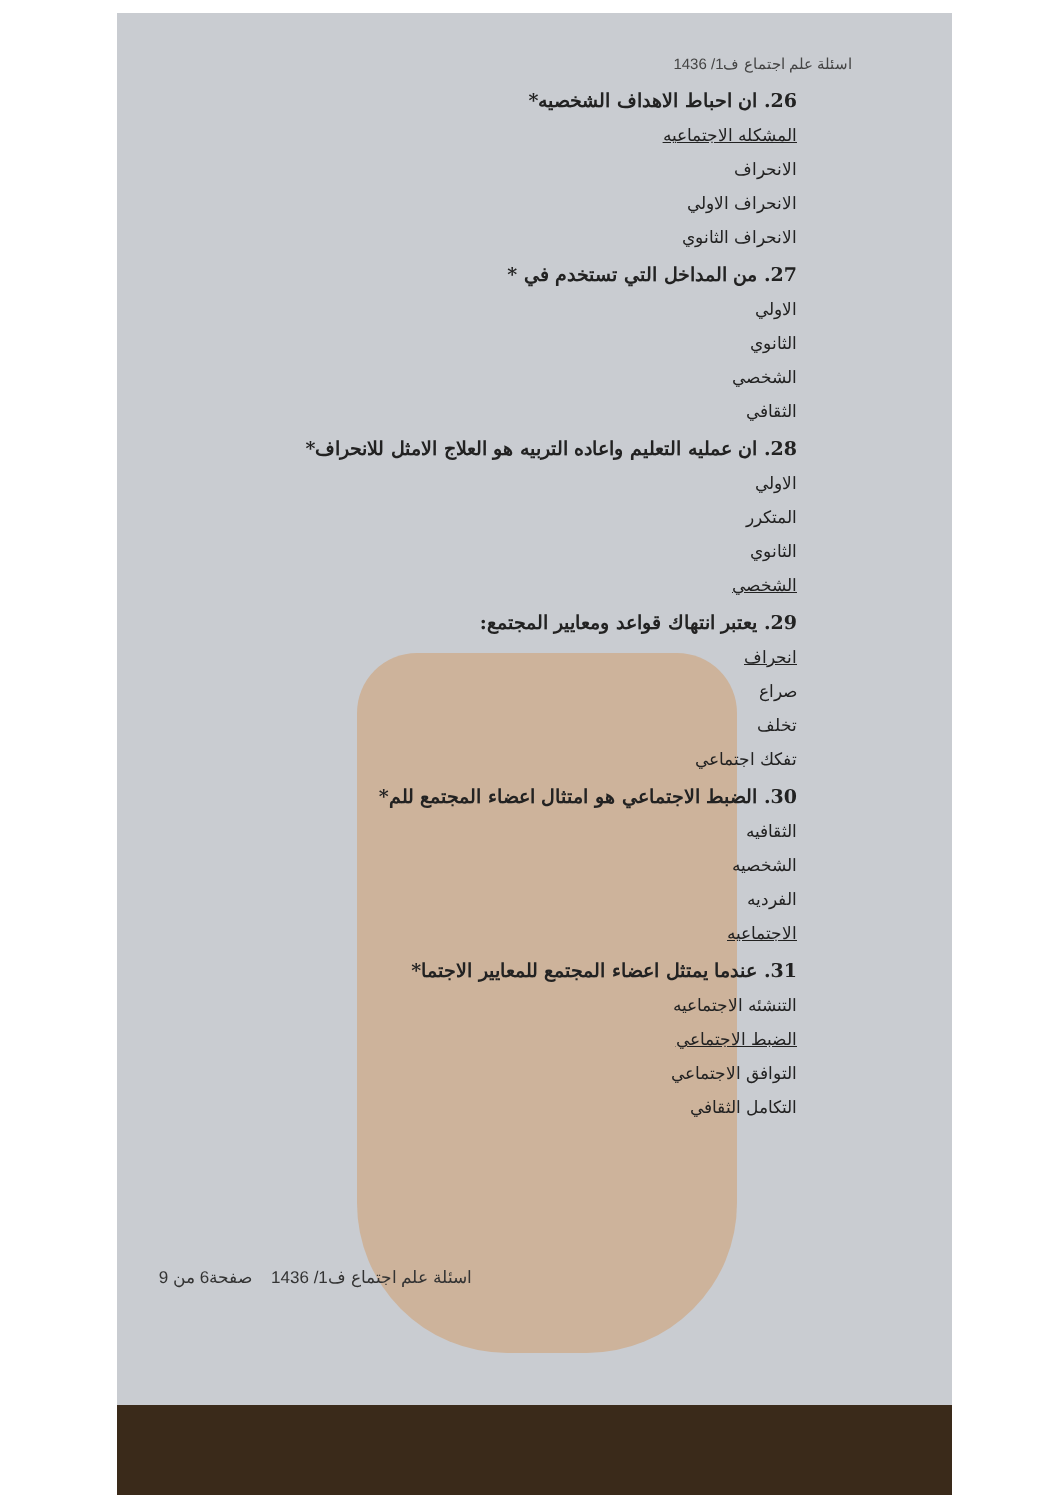اسئلة علم اجتماع ف1/ 1436
26. ان احباط الاهداف الشخصيه*
المشكله الاجتماعيه
الانحراف
الانحراف الاولي
الانحراف الثانوي
27. من المداخل التي تستخدم في *
الاولي
الثانوي
الشخصي
الثقافي
28. ان عمليه التعليم واعاده التربيه هو العلاج الامثل للانحراف*
الاولي
المتكرر
الثانوي
الشخصي
29. يعتبر انتهاك قواعد ومعايير المجتمع:
انحراف
صراع
تخلف
تفكك اجتماعي
30. الضبط الاجتماعي هو امتثال اعضاء المجتمع للم*
الثقافيه
الشخصيه
الفرديه
الاجتماعيه
31. عندما يمتثل اعضاء المجتمع للمعايير الاجتما*
التنشئه الاجتماعيه
الضبط الاجتماعي
التوافق الاجتماعي
التكامل الثقافي
اسئلة علم اجتماع ف1/ 1436 صفحة6 من 9